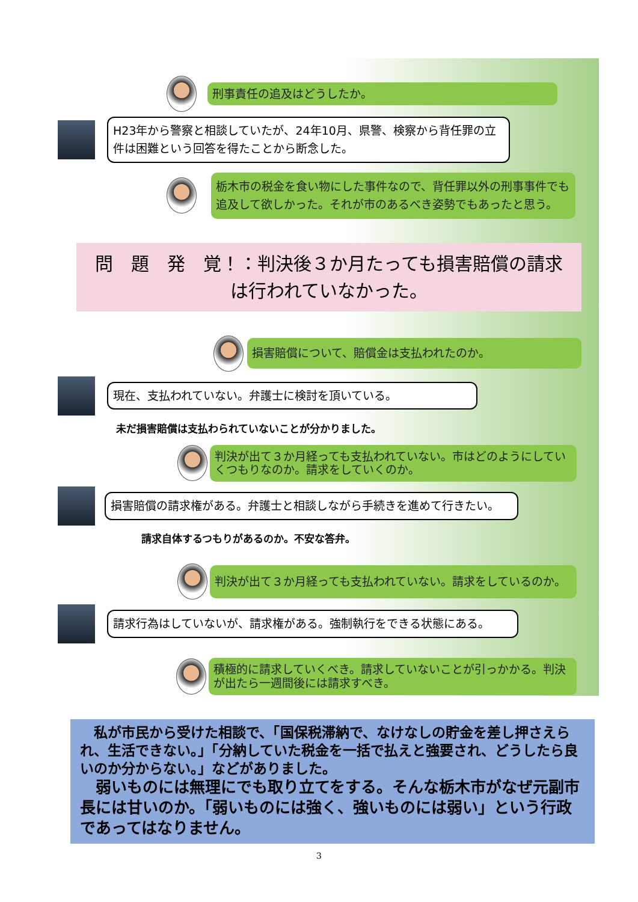刑事責任の追及はどうしたか。
H23年から警察と相談していたが、24年10月、県警、検察から背任罪の立件は困難という回答を得たことから断念した。
栃木市の税金を食い物にした事件なので、背任罪以外の刑事事件でも追及して欲しかった。それが市のあるべき姿勢でもあったと思う。
問　題　発　覚！：判決後３か月たっても損害賠償の請求は行われていなかった。
損害賠償について、賠償金は支払われたのか。
現在、支払われていない。弁護士に検討を頂いている。
未だ損害賠償は支払わられていないことが分かりました。
判決が出て３か月経っても支払われていない。市はどのようにしていくつもりなのか。請求をしていくのか。
損害賠償の請求権がある。弁護士と相談しながら手続きを進めて行きたい。
請求自体するつもりがあるのか。不安な答弁。
判決が出て３か月経っても支払われていない。請求をしているのか。
請求行為はしていないが、請求権がある。強制執行をできる状態にある。
積極的に請求していくべき。請求していないことが引っかかる。判決が出たら一週間後には請求すべき。
　私が市民から受けた相談で、「国保税滞納で、なけなしの貯金を差し押さえられ、生活できない。」「分納していた税金を一括で払えと強要され、どうしたら良いのか分からない。」などがありました。
　弱いものには無理にでも取り立てをする。そんな栃木市がなぜ元副市長には甘いのか。「弱いものには強く、強いものには弱い」という行政であってはなりません。
3